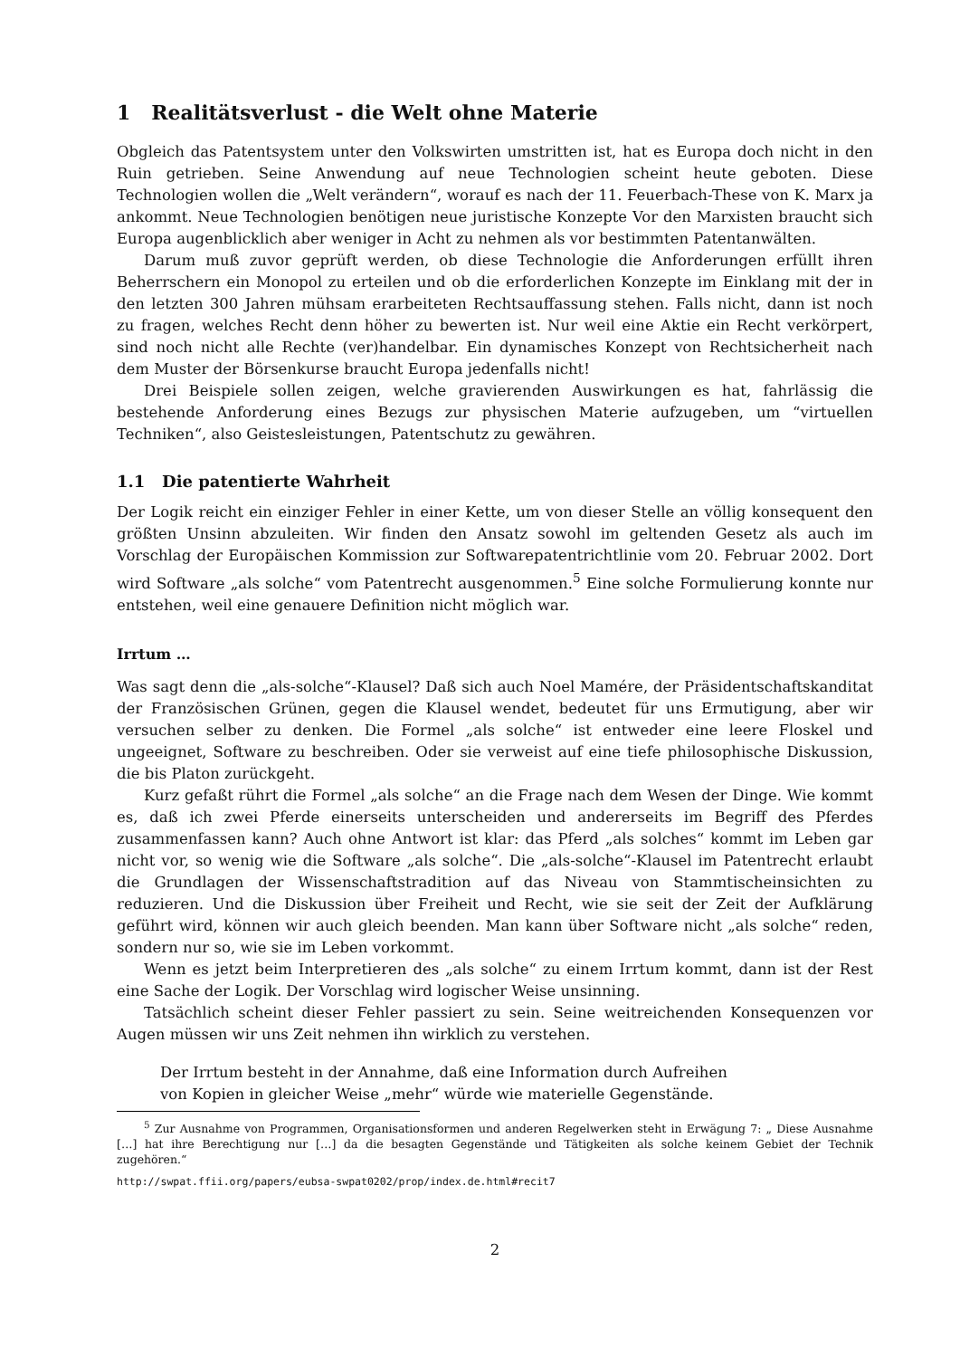1 Realitätsverlust - die Welt ohne Materie
Obgleich das Patentsystem unter den Volkswirten umstritten ist, hat es Europa doch nicht in den Ruin getrieben. Seine Anwendung auf neue Technologien scheint heute geboten. Diese Technologien wollen die „Welt verändern“, worauf es nach der 11. Feuerbach-These von K. Marx ja ankommt. Neue Technologien benötigen neue juristische Konzepte Vor den Marxisten braucht sich Europa augenblicklich aber weniger in Acht zu nehmen als vor bestimmten Patentanwälten.
Darum muß zuvor geprüft werden, ob diese Technologie die Anforderungen erfüllt ihren Beherrschern ein Monopol zu erteilen und ob die erforderlichen Konzepte im Einklang mit der in den letzten 300 Jahren mühsam erarbeiteten Rechtsauffassung stehen. Falls nicht, dann ist noch zu fragen, welches Recht denn höher zu bewerten ist. Nur weil eine Aktie ein Recht verkörpert, sind noch nicht alle Rechte (ver)handelbar. Ein dynamisches Konzept von Rechtsicherheit nach dem Muster der Börsenkurse braucht Europa jedenfalls nicht!
Drei Beispiele sollen zeigen, welche gravierenden Auswirkungen es hat, fahrlässig die bestehende Anforderung eines Bezugs zur physischen Materie aufzugeben, um “virtuellen Techniken“, also Geistesleistungen, Patentschutz zu gewähren.
1.1 Die patentierte Wahrheit
Der Logik reicht ein einziger Fehler in einer Kette, um von dieser Stelle an völlig konsequent den größten Unsinn abzuleiten. Wir finden den Ansatz sowohl im geltenden Gesetz als auch im Vorschlag der Europäischen Kommission zur Softwarepatentrichtlinie vom 20. Februar 2002. Dort wird Software „als solche“ vom Patentrecht ausgenommen.<sup>5</sup> Eine solche Formulierung konnte nur entstehen, weil eine genauere Definition nicht möglich war.
Irrtum …
Was sagt denn die „als-solche“-Klausel? Daß sich auch Noel Mamére, der Präsidentschaftskanditat der Französischen Grünen, gegen die Klausel wendet, bedeutet für uns Ermutigung, aber wir versuchen selber zu denken. Die Formel „als solche“ ist entweder eine leere Floskel und ungeeignet, Software zu beschreiben. Oder sie verweist auf eine tiefe philosophische Diskussion, die bis Platon zurückgeht.
Kurz gefaßt rührt die Formel „als solche“ an die Frage nach dem Wesen der Dinge. Wie kommt es, daß ich zwei Pferde einerseits unterscheiden und andererseits im Begriff des Pferdes zusammenfassen kann? Auch ohne Antwort ist klar: das Pferd „als solches“ kommt im Leben gar nicht vor, so wenig wie die Software „als solche“. Die „als-solche“-Klausel im Patentrecht erlaubt die Grundlagen der Wissenschaftstradition auf das Niveau von Stammtischeinsichten zu reduzieren. Und die Diskussion über Freiheit und Recht, wie sie seit der Zeit der Aufklärung geführt wird, können wir auch gleich beenden. Man kann über Software nicht „als solche“ reden, sondern nur so, wie sie im Leben vorkommt.
Wenn es jetzt beim Interpretieren des „als solche“ zu einem Irrtum kommt, dann ist der Rest eine Sache der Logik. Der Vorschlag wird logischer Weise unsinning.
Tatsächlich scheint dieser Fehler passiert zu sein. Seine weitreichenden Konsequenzen vor Augen müssen wir uns Zeit nehmen ihn wirklich zu verstehen.
Der Irrtum besteht in der Annahme, daß eine Information durch Aufreihen von Kopien in gleicher Weise „mehr“ würde wie materielle Gegenstände.
<sup>5</sup> Zur Ausnahme von Programmen, Organisationsformen und anderen Regelwerken steht in Erwägung 7: „ Diese Ausnahme […] hat ihre Berechtigung nur […] da die besagten Gegenstände und Tätigkeiten als solche keinem Gebiet der Technik zugehören.“
http://swpat.ffii.org/papers/eubsa-swpat0202/prop/index.de.html#recit7
2